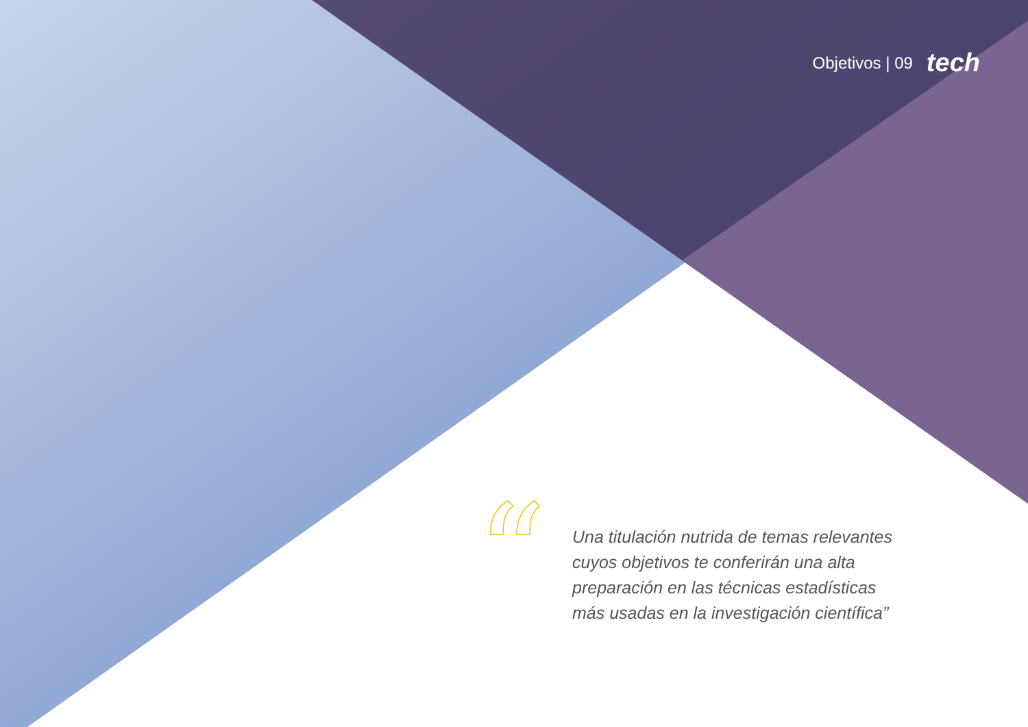Objetivos | 09 tech
“
Una titulación nutrida de temas relevantes cuyos objetivos te conferirán una alta preparación en las técnicas estadísticas más usadas en la investigación científica”